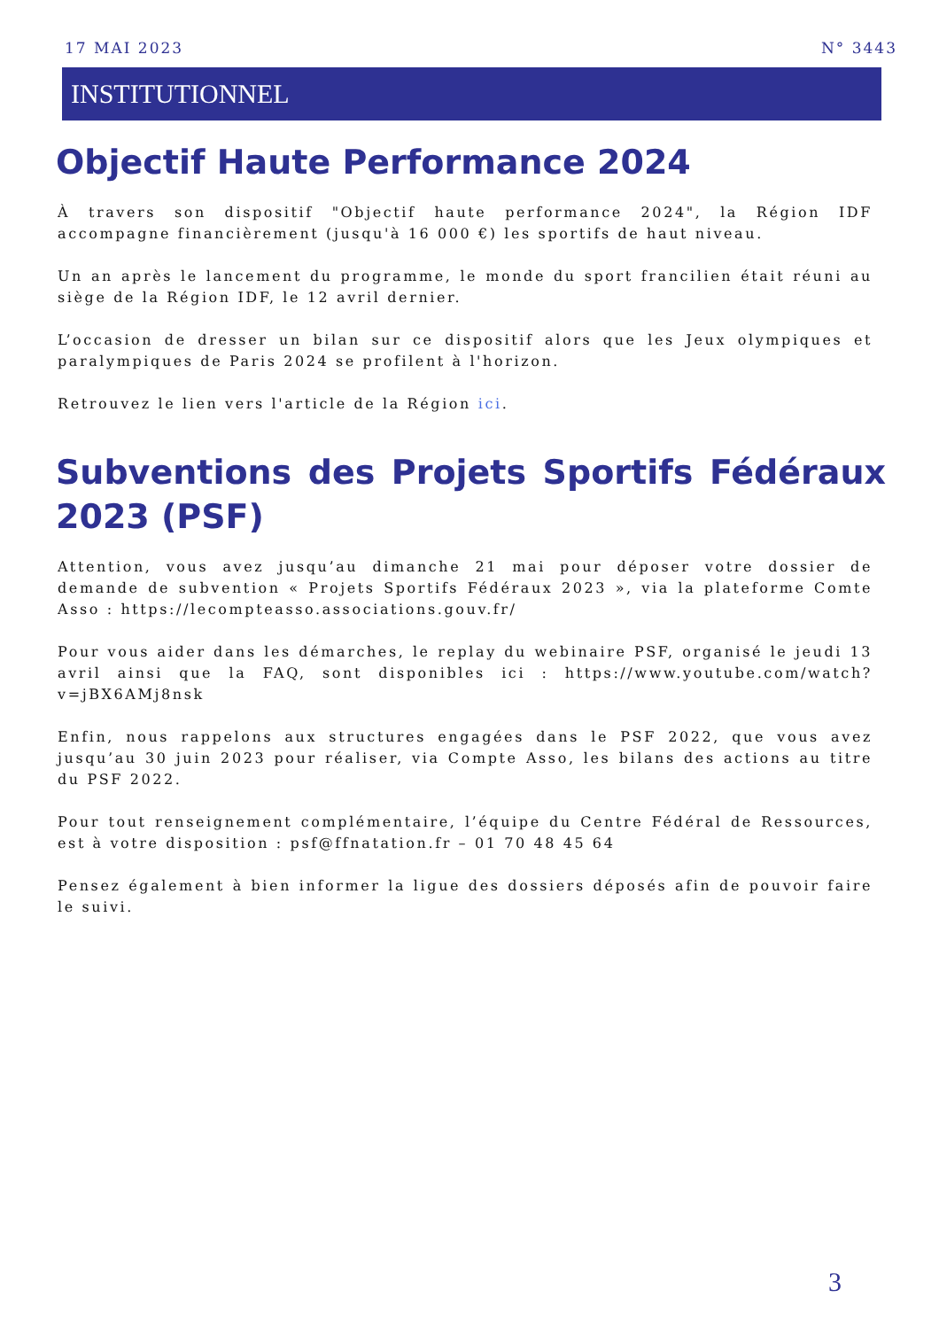17 MAI 2023 N° 3443
INSTITUTIONNEL
Objectif Haute Performance 2024
À travers son dispositif "Objectif haute performance 2024", la Région IDF accompagne financièrement (jusqu'à 16 000 €) les sportifs de haut niveau.
Un an après le lancement du programme, le monde du sport francilien était réuni au siège de la Région IDF, le 12 avril dernier.
L’occasion de dresser un bilan sur ce dispositif alors que les Jeux olympiques et paralympiques de Paris 2024 se profilent à l'horizon.
Retrouvez le lien vers l'article de la Région ici.
Subventions des Projets Sportifs Fédéraux 2023 (PSF)
Attention, vous avez jusqu’au dimanche 21 mai pour déposer votre dossier de demande de subvention « Projets Sportifs Fédéraux 2023 », via la plateforme Comte Asso : https://lecompteasso.associations.gouv.fr/
Pour vous aider dans les démarches, le replay du webinaire PSF, organisé le jeudi 13 avril ainsi que la FAQ, sont disponibles ici : https://www.youtube.com/watch?v=jBX6AMj8nsk
Enfin, nous rappelons aux structures engagées dans le PSF 2022, que vous avez jusqu’au 30 juin 2023 pour réaliser, via Compte Asso, les bilans des actions au titre du PSF 2022.
Pour tout renseignement complémentaire, l’équipe du Centre Fédéral de Ressources, est à votre disposition : psf@ffnatation.fr – 01 70 48 45 64
Pensez également à bien informer la ligue des dossiers déposés afin de pouvoir faire le suivi.
3